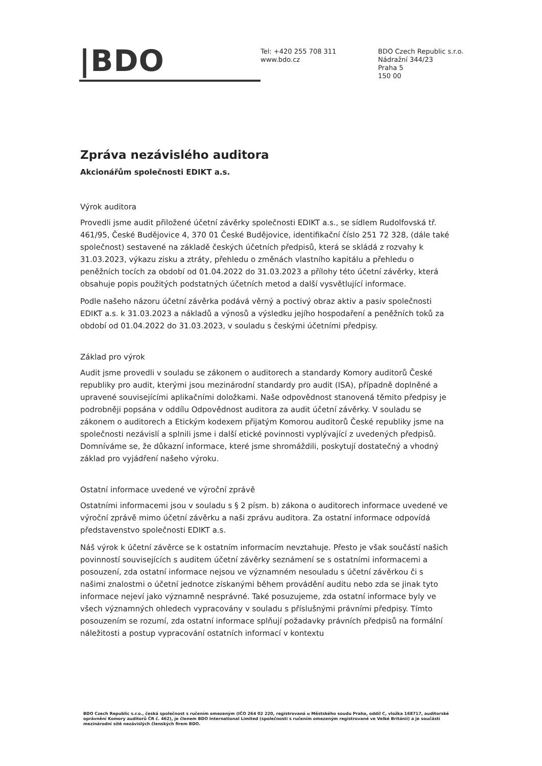|BDO
Tel: +420 255 708 311
www.bdo.cz
BDO Czech Republic s.r.o.
Nádražní 344/23
Praha 5
150 00
Zpráva nezávislého auditora
Akcionářům společnosti EDIKT a.s.
Výrok auditora
Provedli jsme audit přiložené účetní závěrky společnosti EDIKT a.s., se sídlem Rudolfovská tř. 461/95, České Budějovice 4, 370 01 České Budějovice, identifikační číslo 251 72 328, (dále také společnost) sestavené na základě českých účetních předpisů, která se skládá z rozvahy k 31.03.2023, výkazu zisku a ztráty, přehledu o změnách vlastního kapitálu a přehledu o peněžních tocích za období od 01.04.2022 do 31.03.2023 a přílohy této účetní závěrky, která obsahuje popis použitých podstatných účetních metod a další vysvětlující informace.
Podle našeho názoru účetní závěrka podává věrný a poctivý obraz aktiv a pasiv společnosti EDIKT a.s. k 31.03.2023 a nákladů a výnosů a výsledku jejího hospodaření a peněžních toků za období od 01.04.2022 do 31.03.2023, v souladu s českými účetními předpisy.
Základ pro výrok
Audit jsme provedli v souladu se zákonem o auditorech a standardy Komory auditorů České republiky pro audit, kterými jsou mezinárodní standardy pro audit (ISA), případně doplněné a upravené souvisejícími aplikačními doložkami. Naše odpovědnost stanovená těmito předpisy je podrobněji popsána v oddílu Odpovědnost auditora za audit účetní závěrky. V souladu se zákonem o auditorech a Etickým kodexem přijatým Komorou auditorů České republiky jsme na společnosti nezávislí a splnili jsme i další etické povinnosti vyplývající z uvedených předpisů. Domníváme se, že důkazní informace, které jsme shromáždili, poskytují dostatečný a vhodný základ pro vyjádření našeho výroku.
Ostatní informace uvedené ve výroční zprávě
Ostatními informacemi jsou v souladu s § 2 písm. b) zákona o auditorech informace uvedené ve výroční zprávě mimo účetní závěrku a naši zprávu auditora. Za ostatní informace odpovídá představenstvo společnosti EDIKT a.s.
Náš výrok k účetní závěrce se k ostatním informacím nevztahuje. Přesto je však součástí našich povinností souvisejících s auditem účetní závěrky seznámení se s ostatními informacemi a posouzení, zda ostatní informace nejsou ve významném nesouladu s účetní závěrkou či s našimi znalostmi o účetní jednotce získanými během provádění auditu nebo zda se jinak tyto informace nejeví jako významně nesprávné. Také posuzujeme, zda ostatní informace byly ve všech významných ohledech vypracovány v souladu s příslušnými právními předpisy. Tímto posouzením se rozumí, zda ostatní informace splňují požadavky právních předpisů na formální náležitosti a postup vypracování ostatních informací v kontextu
BDO Czech Republic s.r.o., česká společnost s ručením omezeným (IČO 264 02 220, registrovaná u Městského soudu Praha, oddíl C, vložka 168717, auditorské oprávnění Komory auditorů ČR č. 462), je členem BDO International Limited (společnosti s ručením omezeným registrované ve Velké Británii) a je součástí mezinárodní sítě nezávislých členských firem BDO.